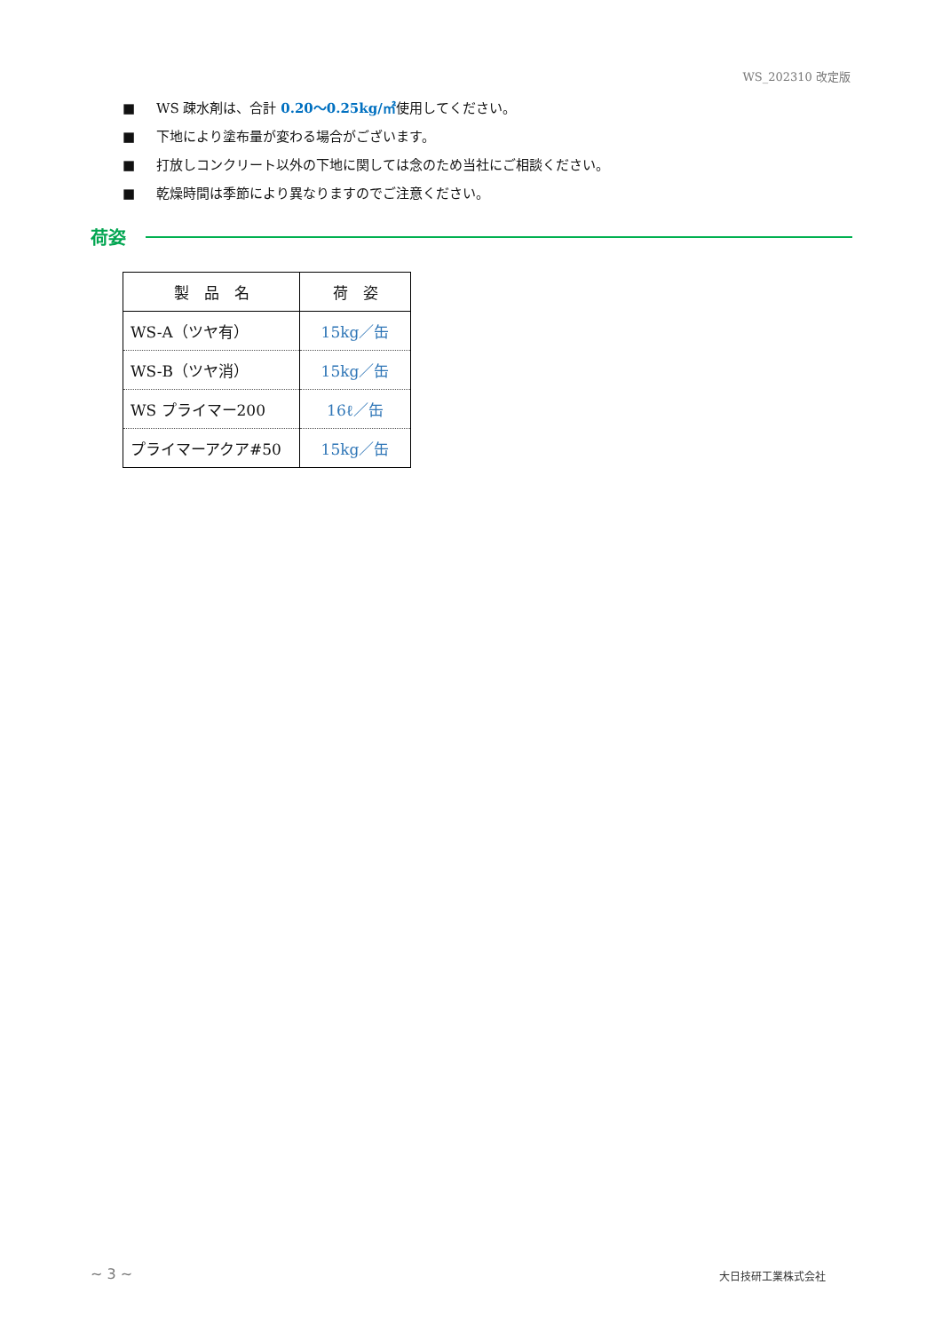WS_202310 改定版
■ WS 疎水剤は、合計 0.20〜0.25kg/㎡使用してください。
■ 下地により塗布量が変わる場合がございます。
■ 打放しコンクリート以外の下地に関しては念のため当社にご相談ください。
■ 乾燥時間は季節により異なりますのでご注意ください。
荷姿
| 製 品 名 | 荷 姿 |
| --- | --- |
| WS-A（ツヤ有） | 15kg／缶 |
| WS-B（ツヤ消） | 15kg／缶 |
| WS プライマー200 | 16ℓ／缶 |
| プライマーアクア#50 | 15kg／缶 |
~ 3 ~ 大日技研工業株式会社